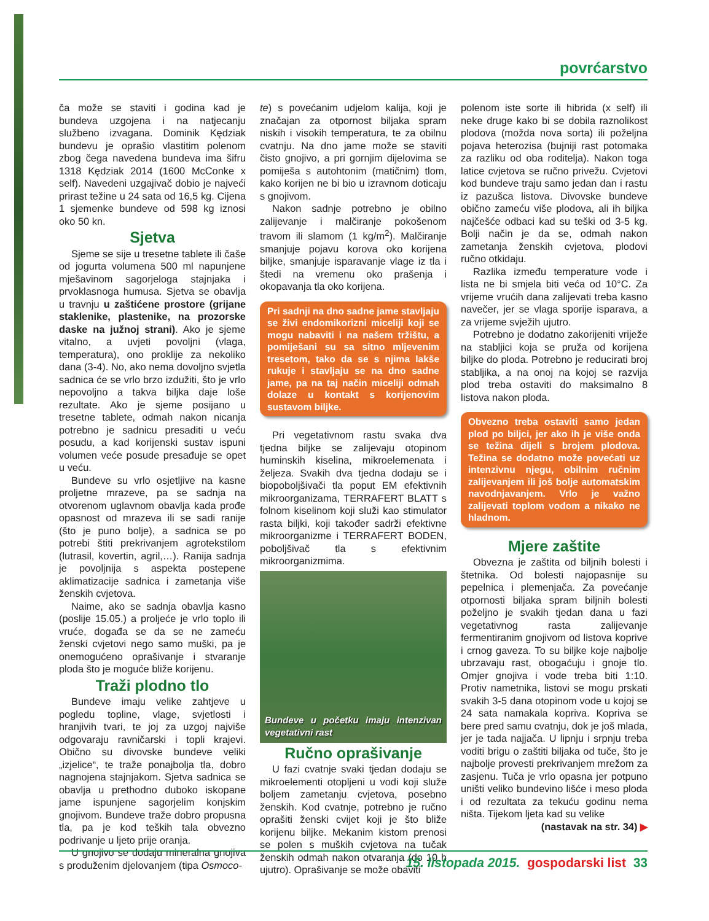povrćarstvo
ča može se staviti i godina kad je bundeva uzgojena i na natjecanju službeno izvagana. Dominik Kędziak bundevu je oprašio vlastitim polenom zbog čega navedena bundeva ima šifru 1318 Kędziak 2014 (1600 McConke x self). Navedeni uzgajivač dobio je najveći prirast težine u 24 sata od 16,5 kg. Cijena 1 sjemenke bundeve od 598 kg iznosi oko 50 kn.
Sjetva
Sjeme se sije u tresetne tablete ili čaše od jogurta volumena 500 ml napunjene mješavinom sagorjeloga stajnjaka i prvoklasnoga humusa. Sjetva se obavlja u travnju u zaštićene prostore (grijane staklenike, plastenike, na prozorske daske na južnoj strani). Ako je sjeme vitalno, a uvjeti povoljni (vlaga, temperatura), ono proklije za nekoliko dana (3-4). No, ako nema dovoljno svjetla sadnica će se vrlo brzo izdužiti, što je vrlo nepovoljno a takva biljka daje loše rezultate. Ako je sjeme posijano u tresetne tablete, odmah nakon nicanja potrebno je sadnicu presaditi u veću posudu, a kad korijenski sustav ispuni volumen veće posude presađuje se opet u veću.
Bundeve su vrlo osjetljive na kasne proljetne mrazeve, pa se sadnja na otvorenom uglavnom obavlja kada prođe opasnost od mrazeva ili se sadi ranije (što je puno bolje), a sadnica se po potrebi štiti prekrivanjem agrotekstilom (lutrasil, kovertin, agril,…). Ranija sadnja je povoljnija s aspekta postepene aklimatizacije sadnica i zametanja više ženskih cvjetova.
Naime, ako se sadnja obavlja kasno (poslije 15.05.) a proljeće je vrlo toplo ili vruće, događa se da se ne zameću ženski cvjetovi nego samo muški, pa je onemogućeno oprašivanje i stvaranje ploda što je moguće bliže korijenu.
Traži plodno tlo
Bundeve imaju velike zahtjeve u pogledu topline, vlage, svjetlosti i hranjivih tvari, te joj za uzgoj najviše odgovaraju ravničarski i topli krajevi. Obično su divovske bundeve veliki „izjelice“, te traže ponajbolja tla, dobro nagnojena stajnjakom. Sjetva sadnica se obavlja u prethodno duboko iskopane jame ispunjene sagorjelim konjskim gnojivom. Bundeve traže dobro propusna tla, pa je kod teških tala obvezno podrivanje u ljeto prije oranja.
U gnojivo se dodaju mineralna gnojiva s produženim djelovanjem (tipa Osmoco-
te) s povećanim udjelom kalija, koji je značajan za otpornost biljaka spram niskih i visokih temperatura, te za obilnu cvatnju. Na dno jame može se staviti čisto gnojivo, a pri gornjim dijelovima se pomiješa s autohtonim (matičnim) tlom, kako korijen ne bi bio u izravnom doticaju s gnojivom.
Nakon sadnje potrebno je obilno zalijevanje i malčiranje pokošenom travom ili slamom (1 kg/m<sup>2</sup>). Malčiranje smanjuje pojavu korova oko korijena biljke, smanjuje isparavanje vlage iz tla i štedi na vremenu oko prašenja i okopavanja tla oko korijena.
Pri sadnji na dno sadne jame stavljaju se živi endomikorizni miceliji koji se mogu nabaviti i na našem tržištu, a pomiješani su sa sitno mljevenim tresetom, tako da se s njima lakše rukuje i stavljaju se na dno sadne jame, pa na taj način miceliji odmah dolaze u kontakt s korijenovim sustavom biljke.
Pri vegetativnom rastu svaka dva tjedna biljke se zalijevaju otopinom huminskih kiselina, mikroelemenata i željeza. Svakih dva tjedna dodaju se i biopoboljšivači tla poput EM efektivnih mikroorganizama, TERRAFERT BLATT s folnom kiselinom koji služi kao stimulator rasta biljki, koji također sadrži efektivne mikroorganizme i TERRAFERT BODEN, poboljšivač tla s efektivnim mikroorganizmima.
Bundeve u početku imaju intenzivan vegetativni rast
Ručno oprašivanje
U fazi cvatnje svaki tjedan dodaju se mikroelementi otopljeni u vodi koji služe boljem zametanju cvjetova, posebno ženskih. Kod cvatnje, potrebno je ručno oprašiti ženski cvijet koji je što bliže korijenu biljke. Mekanim kistom prenosi se polen s muških cvjetova na tučak ženskih odmah nakon otvaranja (do 10 h ujutro). Oprašivanje se može obaviti
polenom iste sorte ili hibrida (x self) ili neke druge kako bi se dobila raznolikost plodova (možda nova sorta) ili poželjna pojava heterozisa (bujniji rast potomaka za razliku od oba roditelja). Nakon toga latice cvjetova se ručno privežu. Cvjetovi kod bundeve traju samo jedan dan i rastu iz pazušca listova. Divovske bundeve obično zameću više plodova, ali ih biljka najčešće odbaci kad su teški od 3-5 kg. Bolji način je da se, odmah nakon zametanja ženskih cvjetova, plodovi ručno otkidaju.
Razlika između temperature vode i lista ne bi smjela biti veća od 10°C. Za vrijeme vrućih dana zalijevati treba kasno navečer, jer se vlaga sporije isparava, a za vrijeme svježih ujutro.
Potrebno je dodatno zakorijeniti vriježe na stabljici koja se pruža od korijena biljke do ploda. Potrebno je reducirati broj stabljika, a na onoj na kojoj se razvija plod treba ostaviti do maksimalno 8 listova nakon ploda.
Obvezno treba ostaviti samo jedan plod po biljci, jer ako ih je više onda se težina dijeli s brojem plodova. Težina se dodatno može povećati uz intenzivnu njegu, obilnim ručnim zalijevanjem ili još bolje automatskim navodnjavanjem. Vrlo je važno zalijevati toplom vodom a nikako ne hladnom.
Mjere zaštite
Obvezna je zaštita od biljnih bolesti i štetnika. Od bolesti najopasnije su pepelnica i plemenjača. Za povećanje otpornosti biljaka spram biljnih bolesti poželjno je svakih tjedan dana u fazi vegetativnog rasta zalijevanje fermentiranim gnojivom od listova koprive i crnog gaveza. To su biljke koje najbolje ubrzavaju rast, obogaćuju i gnoje tlo. Omjer gnojiva i vode treba biti 1:10. Protiv nametnika, listovi se mogu prskati svakih 3-5 dana otopinom vode u kojoj se 24 sata namakala kopriva. Kopriva se bere pred samu cvatnju, dok je još mlada, jer je tada najjača. U lipnju i srpnju treba voditi brigu o zaštiti biljaka od tuče, što je najbolje provesti prekrivanjem mrežom za zasjenu. Tuča je vrlo opasna jer potpuno uništi veliko bundevino lišće i meso ploda i od rezultata za tekuću godinu nema ništa. Tijekom ljeta kad su velike
(nastavak na str. 34) ▶
15. listopada 2015. gospodarski list 33